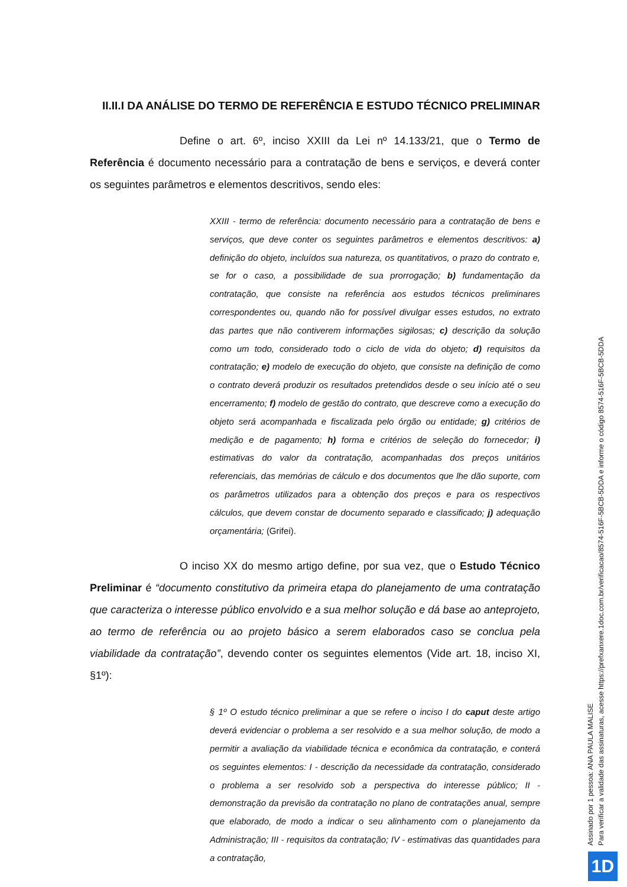II.II.I DA ANÁLISE DO TERMO DE REFERÊNCIA E ESTUDO TÉCNICO PRELIMINAR
Define o art. 6º, inciso XXIII da Lei nº 14.133/21, que o Termo de Referência é documento necessário para a contratação de bens e serviços, e deverá conter os seguintes parâmetros e elementos descritivos, sendo eles:
XXIII - termo de referência: documento necessário para a contratação de bens e serviços, que deve conter os seguintes parâmetros e elementos descritivos: a) definição do objeto, incluídos sua natureza, os quantitativos, o prazo do contrato e, se for o caso, a possibilidade de sua prorrogação; b) fundamentação da contratação, que consiste na referência aos estudos técnicos preliminares correspondentes ou, quando não for possível divulgar esses estudos, no extrato das partes que não contiverem informações sigilosas; c) descrição da solução como um todo, considerado todo o ciclo de vida do objeto; d) requisitos da contratação; e) modelo de execução do objeto, que consiste na definição de como o contrato deverá produzir os resultados pretendidos desde o seu início até o seu encerramento; f) modelo de gestão do contrato, que descreve como a execução do objeto será acompanhada e fiscalizada pelo órgão ou entidade; g) critérios de medição e de pagamento; h) forma e critérios de seleção do fornecedor; i) estimativas do valor da contratação, acompanhadas dos preços unitários referenciais, das memórias de cálculo e dos documentos que lhe dão suporte, com os parâmetros utilizados para a obtenção dos preços e para os respectivos cálculos, que devem constar de documento separado e classificado; j) adequação orçamentária; (Grifei).
O inciso XX do mesmo artigo define, por sua vez, que o Estudo Técnico Preliminar é “documento constitutivo da primeira etapa do planejamento de uma contratação que caracteriza o interesse público envolvido e a sua melhor solução e dá base ao anteprojeto, ao termo de referência ou ao projeto básico a serem elaborados caso se conclua pela viabilidade da contratação”, devendo conter os seguintes elementos (Vide art. 18, inciso XI, §1º):
§ 1º O estudo técnico preliminar a que se refere o inciso I do caput deste artigo deverá evidenciar o problema a ser resolvido e a sua melhor solução, de modo a permitir a avaliação da viabilidade técnica e econômica da contratação, e conterá os seguintes elementos: I - descrição da necessidade da contratação, considerado o problema a ser resolvido sob a perspectiva do interesse público; II - demonstração da previsão da contratação no plano de contratações anual, sempre que elaborado, de modo a indicar o seu alinhamento com o planejamento da Administração; III - requisitos da contratação; IV - estimativas das quantidades para a contratação,
Assinado por 1 pessoa: ANA PAULA MALISE
Para verificar a validade das assinaturas, acesse https://prefxanxere.1doc.com.br/verificacao/8574-516F-5BCB-5DDA e informe o código 8574-516F-5BCB-5DDA
1D